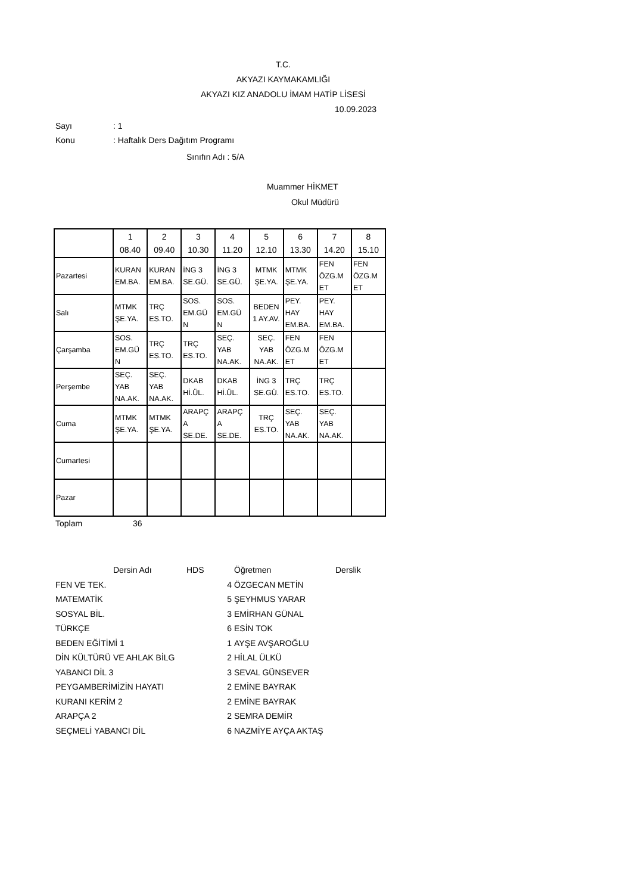T.C.
AKYAZI KAYMAKAMLIĞI
AKYAZI KIZ ANADOLU İMAM HATİP LİSESİ
10.09.2023
Sayı: 1
Konu: Haftalık Ders Dağıtım Programı
Sınıfın Adı : 5/A
Muammer HİKMET
Okul Müdürü
| | 1 08.40 | 2 09.40 | 3 10.30 | 4 11.20 | 5 12.10 | 6 13.30 | 7 14.20 | 8 15.10 |
| Pazartesi | KURAN EM.BA. | KURAN EM.BA. | İNG 3 SE.GÜ. | İNG 3 SE.GÜ. | MTMK ŞE.YA. | MTMK ŞE.YA. | FEN ÖZG.M ET | FEN ÖZG.M ET |
| Salı | MTMK ŞE.YA. | TRÇ ES.TO. | SOS. EM.GÜ N | SOS. EM.GÜ N | BEDEN 1 AY.AV. | PEY. HAY EM.BA. | PEY. HAY EM.BA. | |
| Çarşamba | SOS. EM.GÜ N | TRÇ ES.TO. | TRÇ ES.TO. | SEÇ. YAB NA.AK. | SEÇ. YAB NA.AK. | FEN ÖZG.M ET | FEN ÖZG.M ET | |
| Perşembe | SEÇ. YAB NA.AK. | SEÇ. YAB NA.AK. | DKAB Hİ.ÜL. | DKAB Hİ.ÜL. | İNG 3 SE.GÜ. | TRÇ ES.TO. | TRÇ ES.TO. | |
| Cuma | MTMK ŞE.YA. | MTMK ŞE.YA. | ARAPÇ A SE.DE. | ARAPÇ A SE.DE. | TRÇ ES.TO. | SEÇ. YAB NA.AK. | SEÇ. YAB NA.AK. | |
| Cumartesi | | | | | | | | |
| Pazar | | | | | | | | |
Toplam 36
| Dersin Adı | HDS | Öğretmen | Derslik |
| --- | --- | --- | --- |
| FEN VE TEK. | 4 | ÖZGECAN METİN | |
| MATEMATİK | 5 | ŞEYHMUS YARAR | |
| SOSYAL BİL. | 3 | EMİRHAN GÜNAL | |
| TÜRKÇE | 6 | ESİN TOK | |
| BEDEN EĞİTİMİ 1 | 1 | AYŞE AVŞAROĞLU | |
| DİN KÜLTÜRÜ VE AHLAK BİLG | 2 | HİLAL ÜLKÜ | |
| YABANCI DİL 3 | 3 | SEVAL GÜNSEVER | |
| PEYGAMBERİMİZİN HAYATI | 2 | EMİNE BAYRAK | |
| KURANI KERİM 2 | 2 | EMİNE BAYRAK | |
| ARAPÇA 2 | 2 | SEMRA DEMİR | |
| SEÇMELİ YABANCI DİL | 6 | NAZMİYE AYÇA AKTAŞ | |